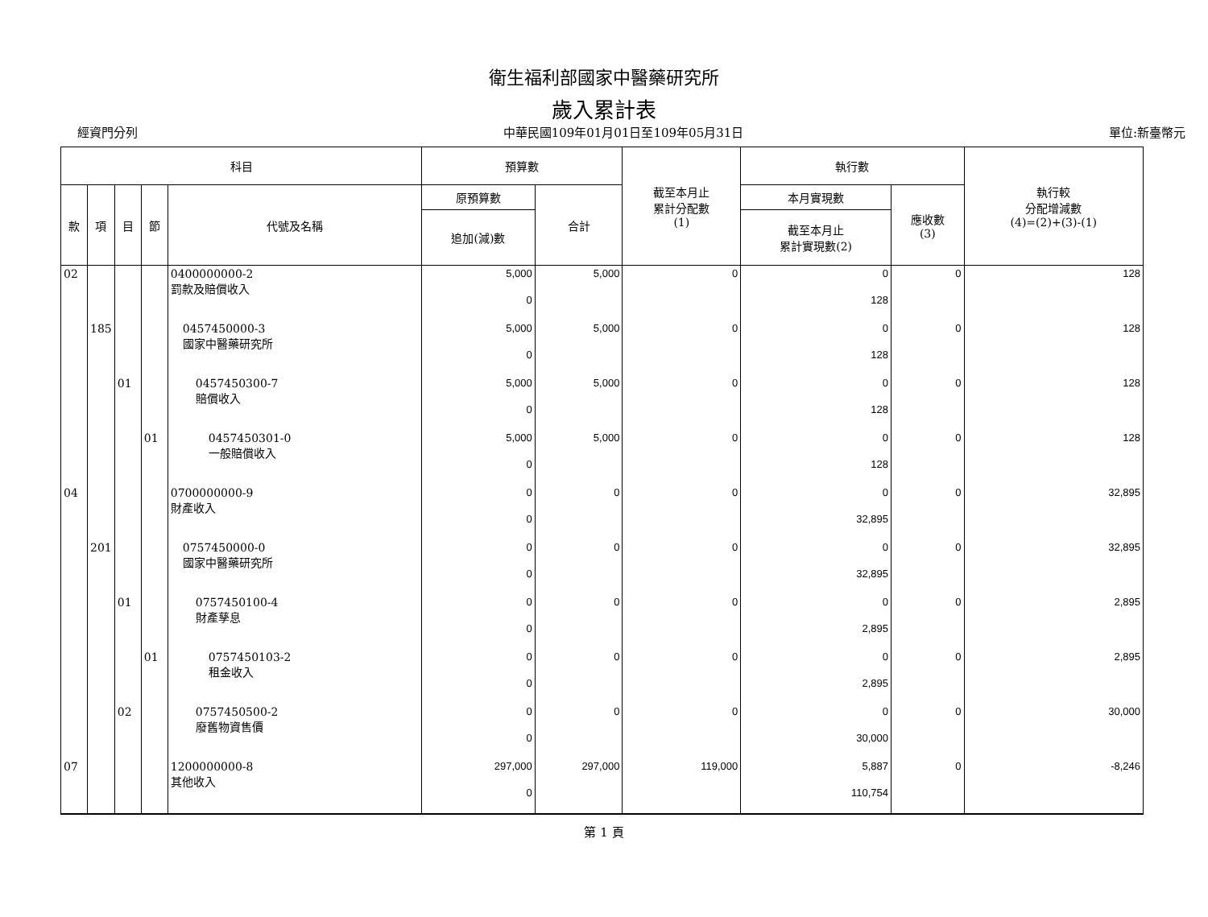衛生福利部國家中醫藥研究所
歲入累計表
經資門分列 中華民國109年01月01日至109年05月31日 單位:新臺幣元
| 科目 | | | | | 預算數 | | 截至本月止 累計分配數 (1) | 執行數 | | 執行較 分配增減數 (4)=(2)+(3)-(1) |
| --- | --- | --- | --- | --- | --- | --- | --- | --- | --- | --- |
| 款 | 項 | 目 | 節 | 代號及名稱 | 原預算數 | 合計 | | 本月實現數 | 應收數 (3) | |
| | | | | | 追加(減)數 | | | 截至本月止 累計實現數(2) | | |
| 02 | | | | 0400000000-2 罰款及賠償收入 | 5,000 0 | 5,000 | 0 | 0 128 | 0 | 128 |
| | 185 | | | 0457450000-3 國家中醫藥研究所 | 5,000 0 | 5,000 | 0 | 0 128 | 0 | 128 |
| | | 01 | | 0457450300-7 賠償收入 | 5,000 0 | 5,000 | 0 | 0 128 | 0 | 128 |
| | | | 01 | 0457450301-0 一般賠償收入 | 5,000 0 | 5,000 | 0 | 0 128 | 0 | 128 |
| 04 | | | | 0700000000-9 財產收入 | 0 0 | 0 | 0 | 0 32,895 | 0 | 32,895 |
| | 201 | | | 0757450000-0 國家中醫藥研究所 | 0 0 | 0 | 0 | 0 32,895 | 0 | 32,895 |
| | | 01 | | 0757450100-4 財產孳息 | 0 0 | 0 | 0 | 0 2,895 | 0 | 2,895 |
| | | | 01 | 0757450103-2 租金收入 | 0 0 | 0 | 0 | 0 2,895 | 0 | 2,895 |
| | | 02 | | 0757450500-2 廢舊物資售價 | 0 0 | 0 | 0 | 0 30,000 | 0 | 30,000 |
| 07 | | | | 1200000000-8 其他收入 | 297,000 0 | 297,000 | 119,000 | 5,887 110,754 | 0 | -8,246 |
第 1 頁